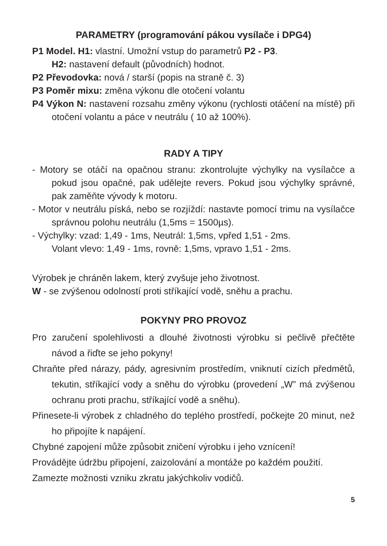PARAMETRY (programování pákou vysílače i DPG4)
P1 Model. H1: vlastní. Umožní vstup do parametrů P2 - P3.
H2: nastavení default (původních) hodnot.
P2 Převodovka: nová / starší (popis na straně č. 3)
P3 Poměr mixu: změna výkonu dle otočení volantu
P4 Výkon N: nastavení rozsahu změny výkonu (rychlosti otáčení na místě) při otočení volantu a páce v neutrálu ( 10 až 100%).
RADY A TIPY
- Motory se otáčí na opačnou stranu: zkontrolujte výchylky na vysílačce a pokud jsou opačné, pak udělejte revers. Pokud jsou výchylky správné, pak zaměňte vývody k motoru.
- Motor v neutrálu píská, nebo se rozjíždí: nastavte pomocí trimu na vysílačce správnou polohu neutrálu (1,5ms = 1500µs).
- Výchylky: vzad: 1,49 - 1ms, Neutrál: 1,5ms, vpřed 1,51 - 2ms.
Volant vlevo: 1,49 - 1ms, rovně: 1,5ms, vpravo 1,51 - 2ms.
Výrobek je chráněn lakem, který zvyšuje jeho životnost.
W - se zvýšenou odolností proti stříkající vodě, sněhu a prachu.
POKYNY PRO PROVOZ
Pro zaručení spolehlivosti a dlouhé životnosti výrobku si pečlivě přečtěte návod a řiďte se jeho pokyny!
Chraňte před nárazy, pády, agresivním prostředím, vniknutí cizích předmětů, tekutin, stříkající vody a sněhu do výrobku (provedení „W” má zvýšenou ochranu proti prachu, stříkající vodě a sněhu).
Přinesete-li výrobek z chladného do teplého prostředí, počkejte 20 minut, než ho připojíte k napájení.
Chybné zapojení může způsobit zničení výrobku i jeho vznícení!
Provádějte údržbu připojení, zaizolování a montáže po každém použití.
Zamezte možnosti vzniku zkratu jakýchkoliv vodičů.
5